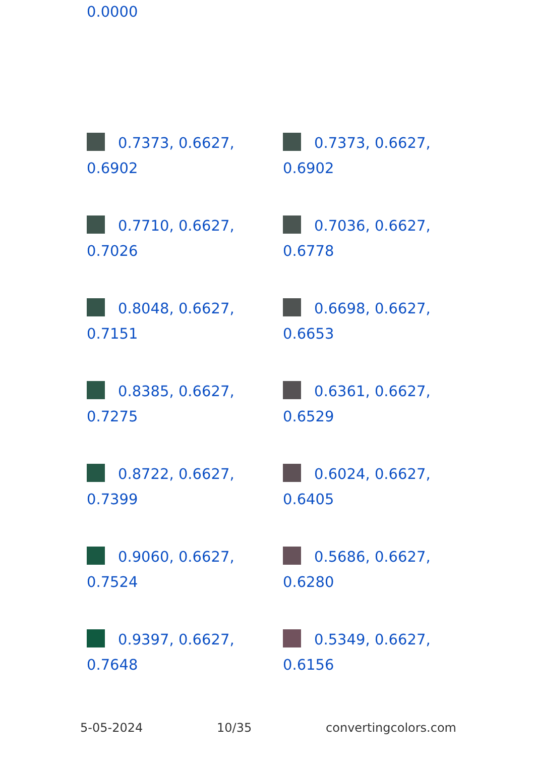0.0000
0.7373, 0.6627, 0.6902
0.7373, 0.6627, 0.6902
0.7710, 0.6627, 0.7026
0.7036, 0.6627, 0.6778
0.8048, 0.6627, 0.7151
0.6698, 0.6627, 0.6653
0.8385, 0.6627, 0.7275
0.6361, 0.6627, 0.6529
0.8722, 0.6627, 0.7399
0.6024, 0.6627, 0.6405
0.9060, 0.6627, 0.7524
0.5686, 0.6627, 0.6280
0.9397, 0.6627, 0.7648
0.5349, 0.6627, 0.6156
5-05-2024 10/35 convertingcolors.com